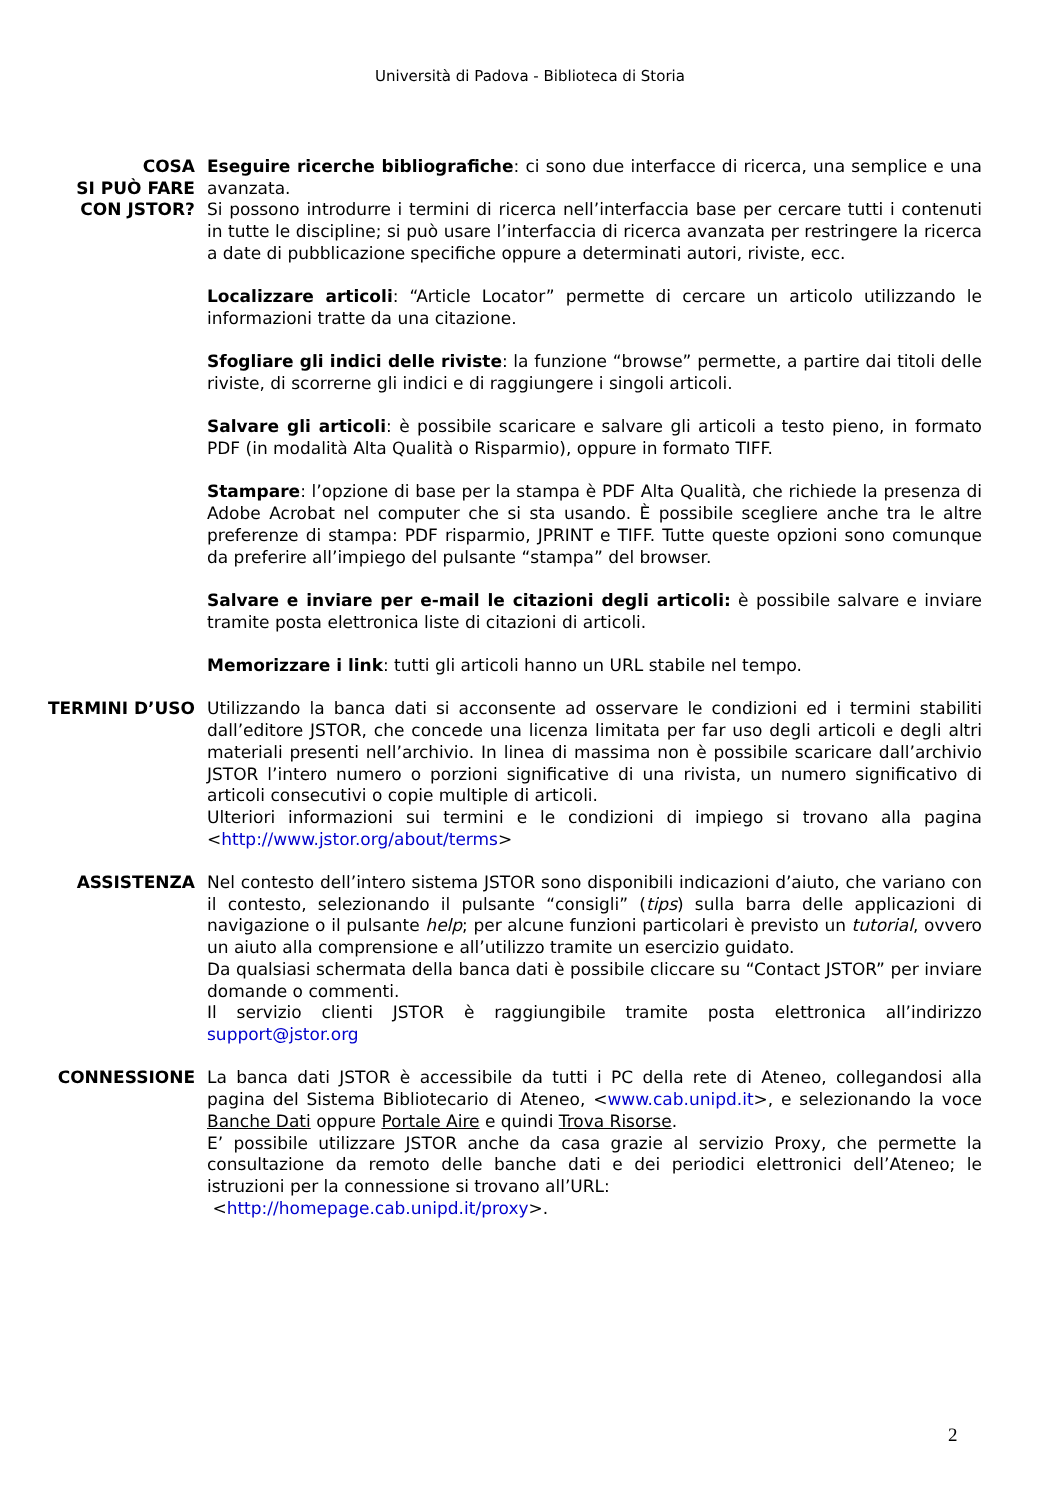Università di Padova - Biblioteca di Storia
COSA
SI PUÒ FARE
CON JSTOR?
Eseguire ricerche bibliografiche: ci sono due interfacce di ricerca, una semplice e una avanzata.
Si possono introdurre i termini di ricerca nell’interfaccia base per cercare tutti i contenuti in tutte le discipline; si può usare l’interfaccia di ricerca avanzata per restringere la ricerca a date di pubblicazione specifiche oppure a determinati autori, riviste, ecc.
Localizzare articoli: “Article Locator” permette di cercare un articolo utilizzando le informazioni tratte da una citazione.
Sfogliare gli indici delle riviste: la funzione “browse” permette, a partire dai titoli delle riviste, di scorrerne gli indici e di raggiungere i singoli articoli.
Salvare gli articoli: è possibile scaricare e salvare gli articoli a testo pieno, in formato PDF (in modalità Alta Qualità o Risparmio), oppure in formato TIFF.
Stampare: l’opzione di base per la stampa è PDF Alta Qualità, che richiede la presenza di Adobe Acrobat nel computer che si sta usando. È possibile scegliere anche tra le altre preferenze di stampa: PDF risparmio, JPRINT e TIFF. Tutte queste opzioni sono comunque da preferire all’impiego del pulsante “stampa” del browser.
Salvare e inviare per e-mail le citazioni degli articoli: è possibile salvare e inviare tramite posta elettronica liste di citazioni di articoli.
Memorizzare i link: tutti gli articoli hanno un URL stabile nel tempo.
TERMINI D’USO Utilizzando la banca dati si acconsente ad osservare le condizioni ed i termini stabiliti dall’editore JSTOR, che concede una licenza limitata per far uso degli articoli e degli altri materiali presenti nell’archivio. In linea di massima non è possibile scaricare dall’archivio JSTOR l’intero numero o porzioni significative di una rivista, un numero significativo di articoli consecutivi o copie multiple di articoli.
Ulteriori informazioni sui termini e le condizioni di impiego si trovano alla pagina <http://www.jstor.org/about/terms>
ASSISTENZA Nel contesto dell’intero sistema JSTOR sono disponibili indicazioni d’aiuto, che variano con il contesto, selezionando il pulsante “consigli” (tips) sulla barra delle applicazioni di navigazione o il pulsante help; per alcune funzioni particolari è previsto un tutorial, ovvero un aiuto alla comprensione e all’utilizzo tramite un esercizio guidato.
Da qualsiasi schermata della banca dati è possibile cliccare su “Contact JSTOR” per inviare domande o commenti.
Il servizio clienti JSTOR è raggiungibile tramite posta elettronica all’indirizzo support@jstor.org
CONNESSIONE La banca dati JSTOR è accessibile da tutti i PC della rete di Ateneo, collegandosi alla pagina del Sistema Bibliotecario di Ateneo, <www.cab.unipd.it>, e selezionando la voce Banche Dati oppure Portale Aire e quindi Trova Risorse.
E’ possibile utilizzare JSTOR anche da casa grazie al servizio Proxy, che permette la consultazione da remoto delle banche dati e dei periodici elettronici dell’Ateneo; le istruzioni per la connessione si trovano all’URL:
<http://homepage.cab.unipd.it/proxy>.
2